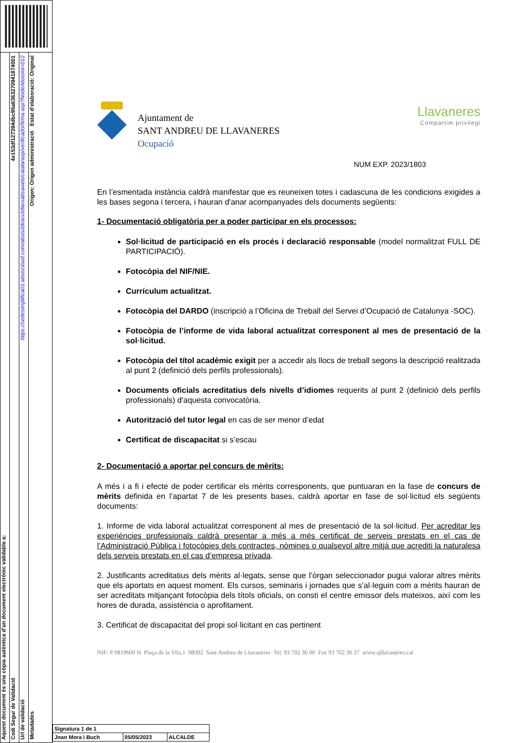Aquest document és una còpia autèntica d'un document electrònic validable a:
Codi Segur de Validació 4e153df127394dbc95a63632709418740​01
Url de validació https://sedesimplifica01.absiscloud.com/absis/idi/arx/idiarxabsaweb/catala/asp/verificadorfirma.asp?NodeAbsisini=012
Metadades Origen: Origen administració Estat d'elaboració: Original
Ajuntament de
SANT ANDREU DE LLAVANERES
Ocupació
Llavaneres
Compartim privilegi
NUM EXP. 2023/1803
En l’esmentada instància caldrà manifestar que es reuneixen totes i cadascuna de les condicions exigides a les bases segona i tercera, i hauran d'anar acompanyades dels documents següents:
1- Documentació obligatòria per a poder participar en els processos:
Sol·licitud de participació en els procés i declaració responsable (model normalitzat FULL DE PARTICIPACIÓ).
Fotocòpia del NIF/NIE.
Currículum actualitzat.
Fotocòpia del DARDO (inscripció a l’Oficina de Treball del Servei d’Ocupació de Catalunya -SOC).
Fotocòpia de l’informe de vida laboral actualitzat corresponent al mes de presentació de la sol·licitud.
Fotocòpia del títol acadèmic exigit per a accedir als llocs de treball segons la descripció realitzada al punt 2 (definició dels perfils professionals).
Documents oficials acreditatius dels nivells d’idiomes requerits al punt 2 (definició dels perfils professionals) d'aquesta convocatòria.
Autorització del tutor legal en cas de ser menor d’edat
Certificat de discapacitat si s’escau
2- Documentació a aportar pel concurs de mèrits:
A més i a fi i efecte de poder certificar els mèrits corresponents, que puntuaran en la fase de concurs de mèrits definida en l’apartat 7 de les presents bases, caldrà aportar en fase de sol·licitud els següents documents:
1. Informe de vida laboral actualitzat corresponent al mes de presentació de la sol·licitud. Per acreditar les experiències professionals caldrà presentar a més a més certificat de serveis prestats en el cas de l’Administració Pública i fotocòpies dels contractes, nòmines o qualsevol altre mitjà que acrediti la naturalesa dels serveis prestats en el cas d’empresa privada.
2. Justificants acreditatius dels mèrits al·legats, sense que l’òrgan seleccionador pugui valorar altres mèrits que els aportats en aquest moment. Els cursos, seminaris i jornades que s’al·leguin com a mèrits hauran de ser acreditats mitjançant fotocòpia dels títols oficials, on consti el centre emissor dels mateixos, així com les hores de durada, assistència o aprofitament.
3. Certificat de discapacitat del propi sol·licitant en cas pertinent
NIF: P 0819600 H Plaça de la Vila,1 08392 Sant Andreu de Llavaneres Tel. 93 702 36 00 Fax 93 702 36 37 www.ajllavaneres.cat
| Signatura 1 de 1 | | |
| Joan Mora i Buch | 05/05/2023 | ALCALDE |